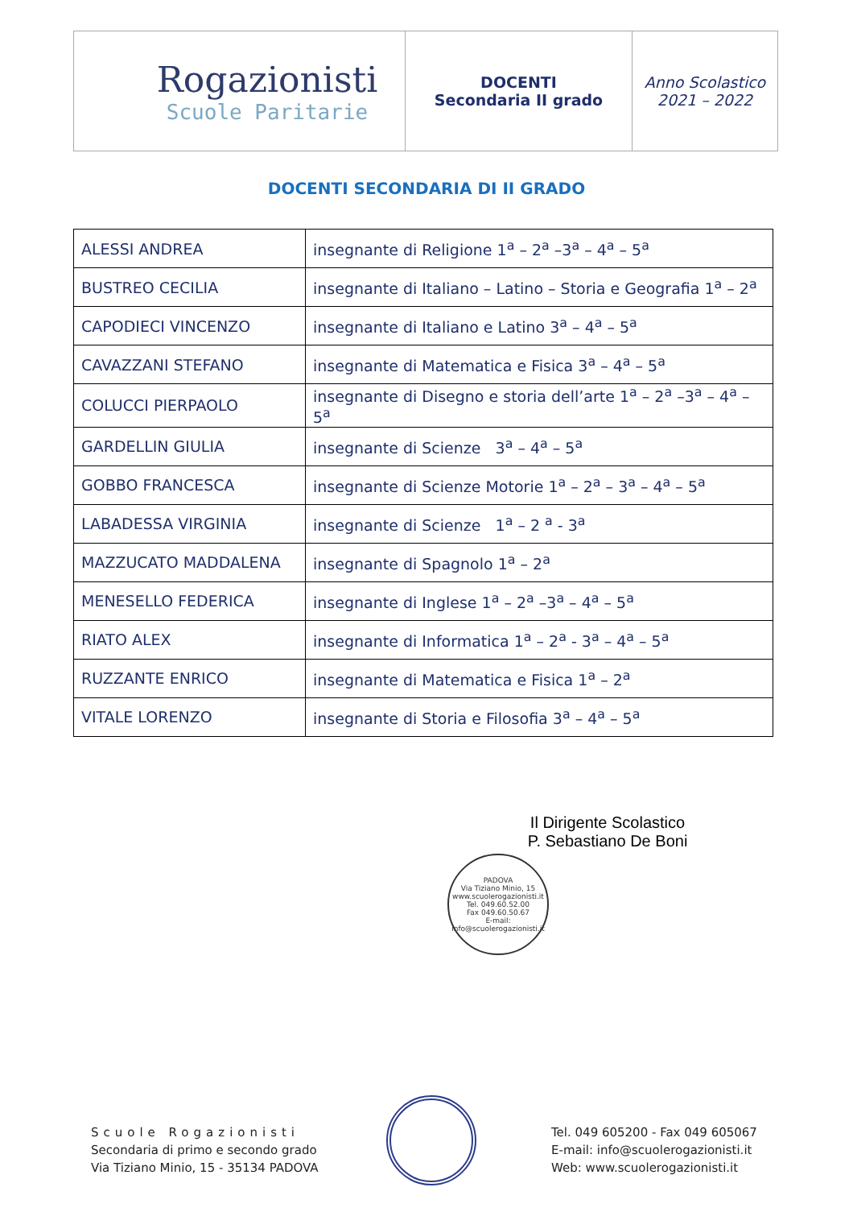| Rogazionisti Scuole Paritarie | DOCENTI Secondaria II grado | Anno Scolastico 2021 – 2022 |
DOCENTI SECONDARIA DI II GRADO
| ALESSI ANDREA | insegnante di Religione 1<sup>a</sup> – 2<sup>a</sup> –3<sup>a</sup> – 4<sup>a</sup> – 5<sup>a</sup> |
| BUSTREO CECILIA | insegnante di Italiano – Latino – Storia e Geografia 1<sup>a</sup> – 2<sup>a</sup> |
| CAPODIECI VINCENZO | insegnante di Italiano e Latino 3<sup>a</sup> – 4<sup>a</sup> – 5<sup>a</sup> |
| CAVAZZANI STEFANO | insegnante di Matematica e Fisica 3<sup>a</sup> – 4<sup>a</sup> – 5<sup>a</sup> |
| COLUCCI PIERPAOLO | insegnante di Disegno e storia dell’arte 1<sup>a</sup> – 2<sup>a</sup> –3<sup>a</sup> – 4<sup>a</sup> – 5<sup>a</sup> |
| GARDELLIN GIULIA | insegnante di Scienze 3<sup>a</sup> – 4<sup>a</sup> – 5<sup>a</sup> |
| GOBBO FRANCESCA | insegnante di Scienze Motorie 1<sup>a</sup> – 2<sup>a</sup> – 3<sup>a</sup> – 4<sup>a</sup> – 5<sup>a</sup> |
| LABADESSA VIRGINIA | insegnante di Scienze 1<sup>a</sup> – 2 <sup>a</sup> - 3<sup>a</sup> |
| MAZZUCATO MADDALENA | insegnante di Spagnolo 1<sup>a</sup> – 2<sup>a</sup> |
| MENESELLO FEDERICA | insegnante di Inglese 1<sup>a</sup> – 2<sup>a</sup> –3<sup>a</sup> – 4<sup>a</sup> – 5<sup>a</sup> |
| RIATO ALEX | insegnante di Informatica 1<sup>a</sup> – 2<sup>a</sup> - 3<sup>a</sup> – 4<sup>a</sup> – 5<sup>a</sup> |
| RUZZANTE ENRICO | insegnante di Matematica e Fisica 1<sup>a</sup> – 2<sup>a</sup> |
| VITALE LORENZO | insegnante di Storia e Filosofia 3<sup>a</sup> – 4<sup>a</sup> – 5<sup>a</sup> |
Il Dirigente Scolastico
P. Sebastiano De Boni
PADOVA
Via Tiziano Minio, 15
www.scuolerogazionisti.it
Tel. 049.60.52.00
Fax 049.60.50.67
E-mail:
info@scuolerogazionisti.it
Scuole Rogazionisti
Secondaria di primo e secondo grado
Via Tiziano Minio, 15 - 35134 PADOVA
Tel. 049 605200 - Fax 049 605067
E-mail: info@scuolerogazionisti.it
Web: www.scuolerogazionisti.it